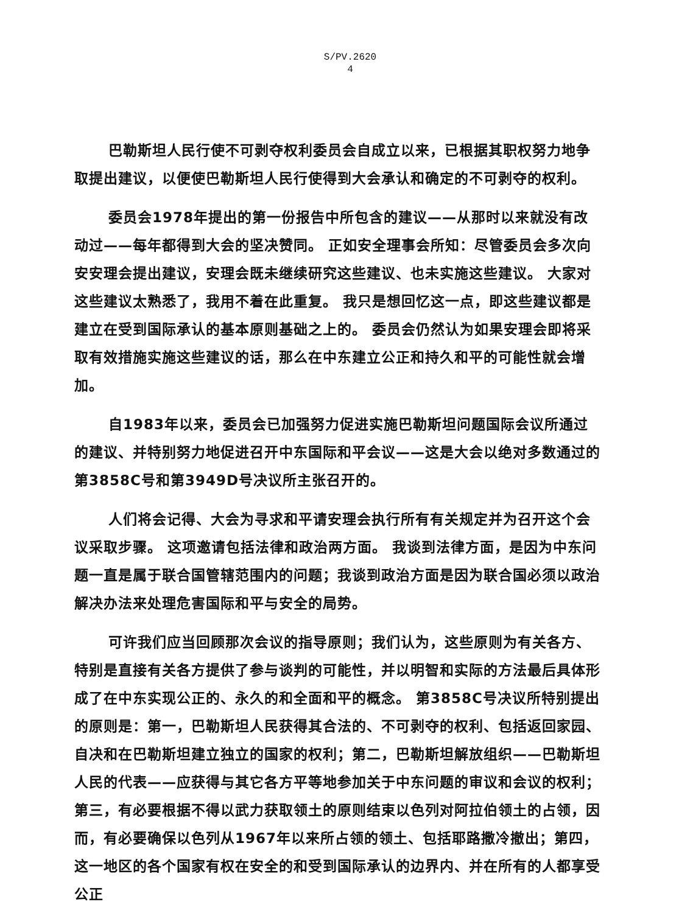S/PV.2620
4
巴勒斯坦人民行使不可剥夺权利委员会自成立以来，已根据其职权努力地争取提出建议，以便使巴勒斯坦人民行使得到大会承认和确定的不可剥夺的权利。
委员会1978年提出的第一份报告中所包含的建议——从那时以来就没有改动过——每年都得到大会的坚决赞同。 正如安全理事会所知：尽管委员会多次向安安理会提出建议，安理会既未继续研究这些建议、也未实施这些建议。 大家对这些建议太熟悉了，我用不着在此重复。 我只是想回忆这一点，即这些建议都是建立在受到国际承认的基本原则基础之上的。 委员会仍然认为如果安理会即将采取有效措施实施这些建议的话，那么在中东建立公正和持久和平的可能性就会增加。
自1983年以来，委员会已加强努力促进实施巴勒斯坦问题国际会议所通过的建议、并特别努力地促进召开中东国际和平会议——这是大会以绝对多数通过的第3858C号和第3949D号决议所主张召开的。
人们将会记得、大会为寻求和平请安理会执行所有有关规定并为召开这个会议采取步骤。 这项邀请包括法律和政治两方面。 我谈到法律方面，是因为中东问题一直是属于联合国管辖范围内的问题；我谈到政治方面是因为联合国必须以政治解决办法来处理危害国际和平与安全的局势。
可许我们应当回顾那次会议的指导原则；我们认为，这些原则为有关各方、特别是直接有关各方提供了参与谈判的可能性，并以明智和实际的方法最后具体形成了在中东实现公正的、永久的和全面和平的概念。 第3858C号决议所特别提出的原则是：第一，巴勒斯坦人民获得其合法的、不可剥夺的权利、包括返回家园、自决和在巴勒斯坦建立独立的国家的权利；第二，巴勒斯坦解放组织——巴勒斯坦人民的代表——应获得与其它各方平等地参加关于中东问题的审议和会议的权利；第三，有必要根据不得以武力获取领土的原则结束以色列对阿拉伯领土的占领，因而，有必要确保以色列从1967年以来所占领的领土、包括耶路撒冷撤出；第四，这一地区的各个国家有权在安全的和受到国际承认的边界内、并在所有的人都享受公正